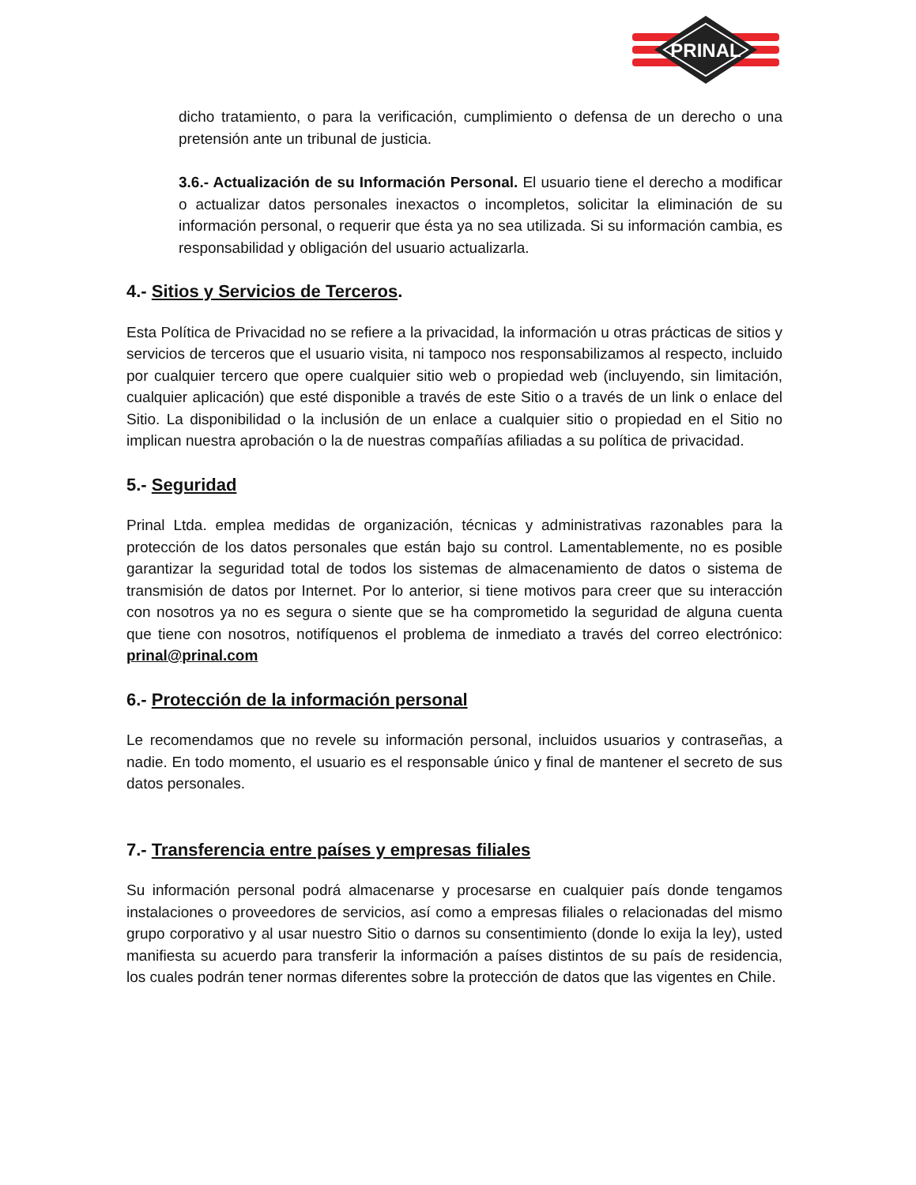PRINAL
dicho tratamiento, o para la verificación, cumplimiento o defensa de un derecho o una pretensión ante un tribunal de justicia.
3.6.- Actualización de su Información Personal. El usuario tiene el derecho a modificar o actualizar datos personales inexactos o incompletos, solicitar la eliminación de su información personal, o requerir que ésta ya no sea utilizada. Si su información cambia, es responsabilidad y obligación del usuario actualizarla.
4.- Sitios y Servicios de Terceros.
Esta Política de Privacidad no se refiere a la privacidad, la información u otras prácticas de sitios y servicios de terceros que el usuario visita, ni tampoco nos responsabilizamos al respecto, incluido por cualquier tercero que opere cualquier sitio web o propiedad web (incluyendo, sin limitación, cualquier aplicación) que esté disponible a través de este Sitio o a través de un link o enlace del Sitio. La disponibilidad o la inclusión de un enlace a cualquier sitio o propiedad en el Sitio no implican nuestra aprobación o la de nuestras compañías afiliadas a su política de privacidad.
5.- Seguridad
Prinal Ltda. emplea medidas de organización, técnicas y administrativas razonables para la protección de los datos personales que están bajo su control. Lamentablemente, no es posible garantizar la seguridad total de todos los sistemas de almacenamiento de datos o sistema de transmisión de datos por Internet. Por lo anterior, si tiene motivos para creer que su interacción con nosotros ya no es segura o siente que se ha comprometido la seguridad de alguna cuenta que tiene con nosotros, notifíquenos el problema de inmediato a través del correo electrónico: prinal@prinal.com
6.- Protección de la información personal
Le recomendamos que no revele su información personal, incluidos usuarios y contraseñas, a nadie. En todo momento, el usuario es el responsable único y final de mantener el secreto de sus datos personales.
7.- Transferencia entre países y empresas filiales
Su información personal podrá almacenarse y procesarse en cualquier país donde tengamos instalaciones o proveedores de servicios, así como a empresas filiales o relacionadas del mismo grupo corporativo y al usar nuestro Sitio o darnos su consentimiento (donde lo exija la ley), usted manifiesta su acuerdo para transferir la información a países distintos de su país de residencia, los cuales podrán tener normas diferentes sobre la protección de datos que las vigentes en Chile.